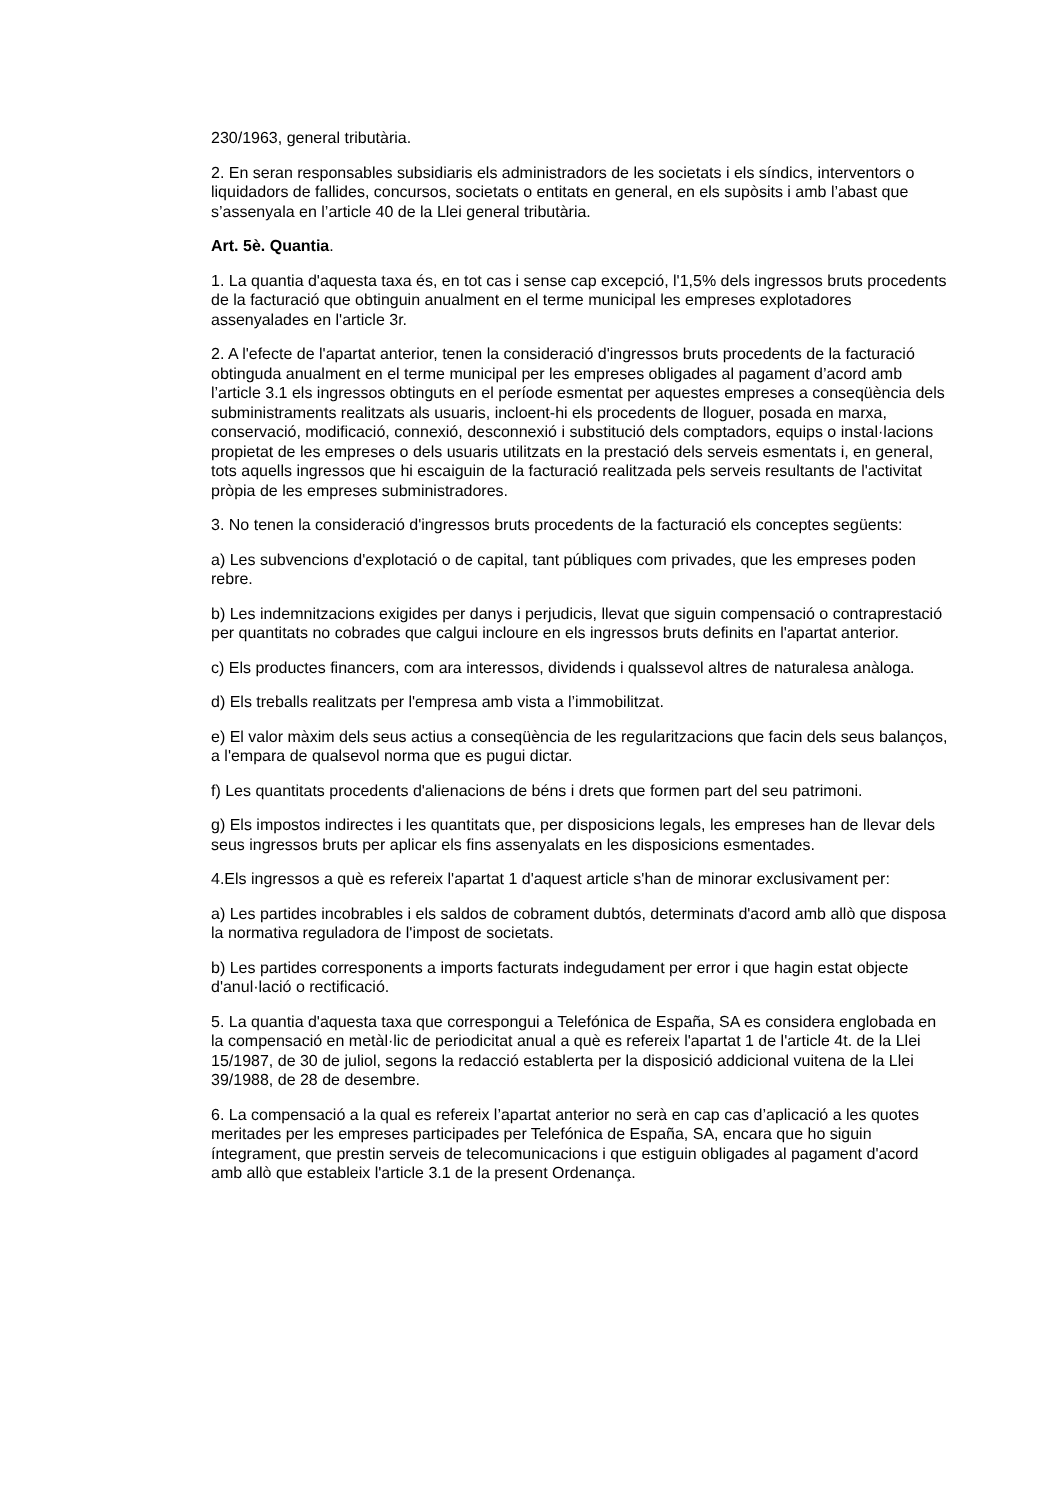230/1963, general tributària.
2. En seran responsables subsidiaris els administradors de les societats i els síndics, interventors o liquidadors de fallides, concursos, societats o entitats en general, en els supòsits i amb l’abast que s’assenyala en l’article 40 de la Llei general tributària.
Art. 5è. Quantia.
1. La quantia d'aquesta taxa és, en tot cas i sense cap excepció, l'1,5% dels ingressos bruts procedents de la facturació que obtinguin anualment en el terme municipal les empreses explotadores assenyalades en l'article 3r.
2. A l'efecte de l'apartat anterior, tenen la consideració d'ingressos bruts procedents de la facturació obtinguda anualment en el terme municipal per les empreses obligades al pagament d’acord amb l’article 3.1 els ingressos obtinguts en el període esmentat per aquestes empreses a conseqüència dels subministraments realitzats als usuaris, incloent-hi els procedents de lloguer, posada en marxa, conservació, modificació, connexió, desconnexió i substitució dels comptadors, equips o instal·lacions propietat de les empreses o dels usuaris utilitzats en la prestació dels serveis esmentats i, en general, tots aquells ingressos que hi escaiguin de la facturació realitzada pels serveis resultants de l'activitat pròpia de les empreses subministradores.
3. No tenen la consideració d'ingressos bruts procedents de la facturació els conceptes següents:
a) Les subvencions d'explotació o de capital, tant públiques com privades, que les empreses poden rebre.
b) Les indemnitzacions exigides per danys i perjudicis, llevat que siguin compensació o contraprestació per quantitats no cobrades que calgui incloure en els ingressos bruts definits en l'apartat anterior.
c) Els productes financers, com ara interessos, dividends i qualssevol altres de naturalesa anàloga.
d) Els treballs realitzats per l'empresa amb vista a l’immobilitzat.
e) El valor màxim dels seus actius a conseqüència de les regularitzacions que facin dels seus balanços, a l'empara de qualsevol norma que es pugui dictar.
f) Les quantitats procedents d'alienacions de béns i drets que formen part del seu patrimoni.
g) Els impostos indirectes i les quantitats que, per disposicions legals, les empreses han de llevar dels seus ingressos bruts per aplicar els fins assenyalats en les disposicions esmentades.
4.Els ingressos a què es refereix l'apartat 1 d'aquest article s'han de minorar exclusivament per:
a) Les partides incobrables i els saldos de cobrament dubtós, determinats d'acord amb allò que disposa la normativa reguladora de l'impost de societats.
b) Les partides corresponents a imports facturats indegudament per error i que hagin estat objecte d'anul·lació o rectificació.
5. La quantia d'aquesta taxa que correspongui a Telefónica de España, SA es considera englobada en la compensació en metàl·lic de periodicitat anual a què es refereix l'apartat 1 de l'article 4t. de la Llei 15/1987, de 30 de juliol, segons la redacció establerta per la disposició addicional vuitena de la Llei 39/1988, de 28 de desembre.
6. La compensació a la qual es refereix l’apartat anterior no serà en cap cas d’aplicació a les quotes meritades per les empreses participades per Telefónica de España, SA, encara que ho siguin íntegrament, que prestin serveis de telecomunicacions i que estiguin obligades al pagament d'acord amb allò que estableix l'article 3.1 de la present Ordenança.